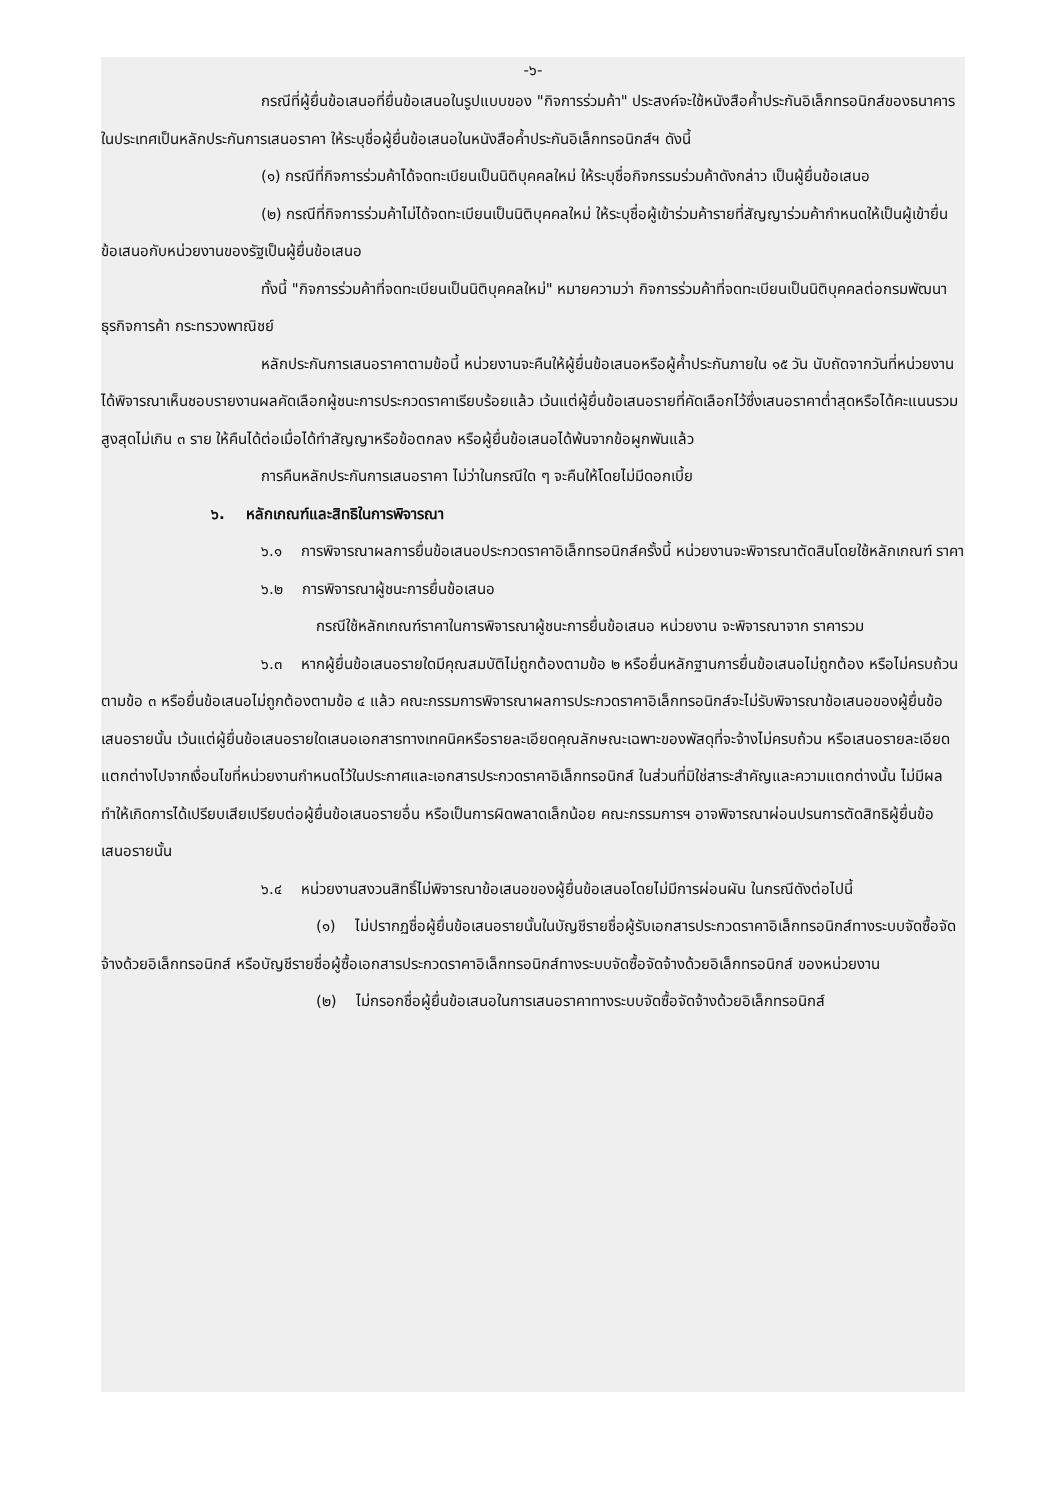-๖-
กรณีที่ผู้ยื่นข้อเสนอที่ยื่นข้อเสนอในรูปแบบของ "กิจการร่วมค้า" ประสงค์จะใช้หนังสือค้ำประกันอิเล็กทรอนิกส์ของธนาคารในประเทศเป็นหลักประกันการเสนอราคา ให้ระบุชื่อผู้ยื่นข้อเสนอในหนังสือค้ำประกันอิเล็กทรอนิกส์ฯ ดังนี้
(๑) กรณีที่กิจการร่วมค้าได้จดทะเบียนเป็นนิติบุคคลใหม่ ให้ระบุชื่อกิจกรรมร่วมค้าดังกล่าว เป็นผู้ยื่นข้อเสนอ
(๒) กรณีที่กิจการร่วมค้าไม่ได้จดทะเบียนเป็นนิติบุคคลใหม่ ให้ระบุชื่อผู้เข้าร่วมค้ารายที่สัญญาร่วมค้ากำหนดให้เป็นผู้เข้ายื่นข้อเสนอกับหน่วยงานของรัฐเป็นผู้ยื่นข้อเสนอ
ทั้งนี้ "กิจการร่วมค้าที่จดทะเบียนเป็นนิติบุคคลใหม่" หมายความว่า กิจการร่วมค้าที่จดทะเบียนเป็นนิติบุคคลต่อกรมพัฒนาธุรกิจการค้า กระทรวงพาณิชย์
หลักประกันการเสนอราคาตามข้อนี้ หน่วยงานจะคืนให้ผู้ยื่นข้อเสนอหรือผู้ค้ำประกันภายใน ๑๕ วัน นับถัดจากวันที่หน่วยงานได้พิจารณาเห็นชอบรายงานผลคัดเลือกผู้ชนะการประกวดราคาเรียบร้อยแล้ว เว้นแต่ผู้ยื่นข้อเสนอรายที่คัดเลือกไว้ซึ่งเสนอราคาต่ำสุดหรือได้คะแนนรวมสูงสุดไม่เกิน ๓ ราย ให้คืนได้ต่อเมื่อได้ทำสัญญาหรือข้อตกลง หรือผู้ยื่นข้อเสนอได้พ้นจากข้อผูกพันแล้ว
การคืนหลักประกันการเสนอราคา ไม่ว่าในกรณีใด ๆ จะคืนให้โดยไม่มีดอกเบี้ย
๖. หลักเกณฑ์และสิทธิในการพิจารณา
๖.๑ การพิจารณาผลการยื่นข้อเสนอประกวดราคาอิเล็กทรอนิกส์ครั้งนี้ หน่วยงานจะพิจารณาตัดสินโดยใช้หลักเกณฑ์ ราคา
๖.๒ การพิจารณาผู้ชนะการยื่นข้อเสนอ
กรณีใช้หลักเกณฑ์ราคาในการพิจารณาผู้ชนะการยื่นข้อเสนอ หน่วยงาน จะพิจารณาจาก ราคารวม
๖.๓ หากผู้ยื่นข้อเสนอรายใดมีคุณสมบัติไม่ถูกต้องตามข้อ ๒ หรือยื่นหลักฐานการยื่นข้อเสนอไม่ถูกต้อง หรือไม่ครบถ้วนตามข้อ ๓ หรือยื่นข้อเสนอไม่ถูกต้องตามข้อ ๔ แล้ว คณะกรรมการพิจารณาผลการประกวดราคาอิเล็กทรอนิกส์จะไม่รับพิจารณาข้อเสนอของผู้ยื่นข้อเสนอรายนั้น เว้นแต่ผู้ยื่นข้อเสนอรายใดเสนอเอกสารทางเทคนิคหรือรายละเอียดคุณลักษณะเฉพาะของพัสดุที่จะจ้างไม่ครบถ้วน หรือเสนอรายละเอียดแตกต่างไปจากเงื่อนไขที่หน่วยงานกำหนดไว้ในประกาศและเอกสารประกวดราคาอิเล็กทรอนิกส์ ในส่วนที่มิใช่สาระสำคัญและความแตกต่างนั้น ไม่มีผลทำให้เกิดการได้เปรียบเสียเปรียบต่อผู้ยื่นข้อเสนอรายอื่น หรือเป็นการผิดพลาดเล็กน้อย คณะกรรมการฯ อาจพิจารณาผ่อนปรนการตัดสิทธิผู้ยื่นข้อเสนอรายนั้น
๖.๔ หน่วยงานสงวนสิทธิ์ไม่พิจารณาข้อเสนอของผู้ยื่นข้อเสนอโดยไม่มีการผ่อนผัน ในกรณีดังต่อไปนี้
(๑) ไม่ปรากฏชื่อผู้ยื่นข้อเสนอรายนั้นในบัญชีรายชื่อผู้รับเอกสารประกวดราคาอิเล็กทรอนิกส์ทางระบบจัดซื้อจัดจ้างด้วยอิเล็กทรอนิกส์ หรือบัญชีรายชื่อผู้ซื้อเอกสารประกวดราคาอิเล็กทรอนิกส์ทางระบบจัดซื้อจัดจ้างด้วยอิเล็กทรอนิกส์ ของหน่วยงาน
(๒) ไม่กรอกชื่อผู้ยื่นข้อเสนอในการเสนอราคาทางระบบจัดซื้อจัดจ้างด้วยอิเล็กทรอนิกส์